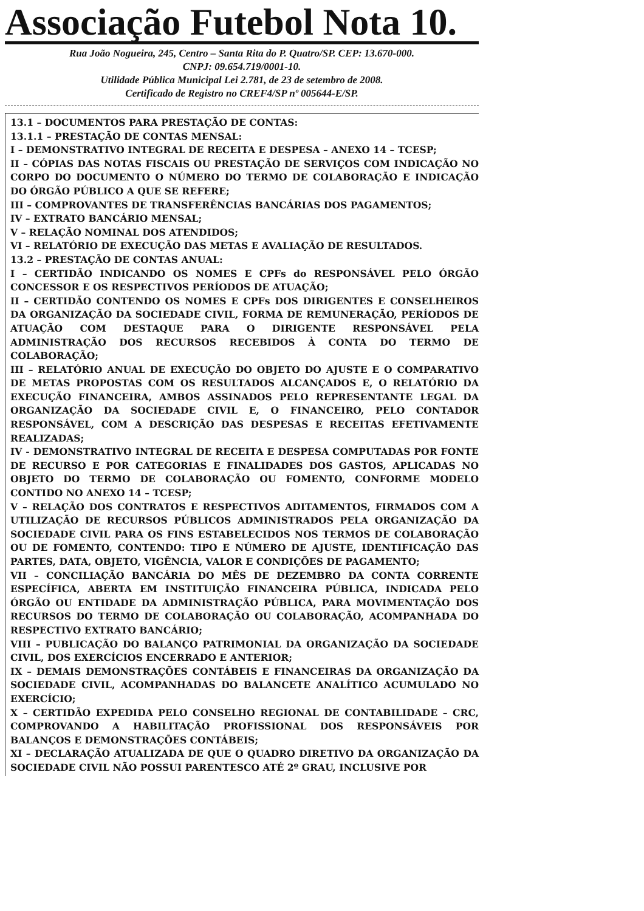Associação Futebol Nota 10.
Rua João Nogueira, 245, Centro – Santa Rita do P. Quatro/SP. CEP: 13.670-000.
CNPJ: 09.654.719/0001-10.
Utilidade Pública Municipal Lei 2.781, de 23 de setembro de 2008.
Certificado de Registro no CREF4/SP nº 005644-E/SP.
13.1 – DOCUMENTOS PARA PRESTAÇÃO DE CONTAS:
13.1.1 – PRESTAÇÃO DE CONTAS MENSAL:
I – DEMONSTRATIVO INTEGRAL DE RECEITA E DESPESA – ANEXO 14 – TCESP;
II – CÓPIAS DAS NOTAS FISCAIS OU PRESTAÇÃO DE SERVIÇOS COM INDICAÇÃO NO CORPO DO DOCUMENTO O NÚMERO DO TERMO DE COLABORAÇÃO E INDICAÇÃO DO ÓRGÃO PÚBLICO A QUE SE REFERE;
III – COMPROVANTES DE TRANSFERÊNCIAS BANCÁRIAS DOS PAGAMENTOS;
IV – EXTRATO BANCÁRIO MENSAL;
V – RELAÇÃO NOMINAL DOS ATENDIDOS;
VI – RELATÓRIO DE EXECUÇÃO DAS METAS E AVALIAÇÃO DE RESULTADOS.
13.2 – PRESTAÇÃO DE CONTAS ANUAL:
I – CERTIDÃO INDICANDO OS NOMES E CPFs do RESPONSÁVEL PELO ÓRGÃO CONCESSOR E OS RESPECTIVOS PERÍODOS DE ATUAÇÃO;
II – CERTIDÃO CONTENDO OS NOMES E CPFs DOS DIRIGENTES E CONSELHEIROS DA ORGANIZAÇÃO DA SOCIEDADE CIVIL, FORMA DE REMUNERAÇÃO, PERÍODOS DE ATUAÇÃO COM DESTAQUE PARA O DIRIGENTE RESPONSÁVEL PELA ADMINISTRAÇÃO DOS RECURSOS RECEBIDOS À CONTA DO TERMO DE COLABORAÇÃO;
III – RELATÓRIO ANUAL DE EXECUÇÃO DO OBJETO DO AJUSTE E O COMPARATIVO DE METAS PROPOSTAS COM OS RESULTADOS ALCANÇADOS E, O RELATÓRIO DA EXECUÇÃO FINANCEIRA, AMBOS ASSINADOS PELO REPRESENTANTE LEGAL DA ORGANIZAÇÃO DA SOCIEDADE CIVIL E, O FINANCEIRO, PELO CONTADOR RESPONSÁVEL, COM A DESCRIÇÃO DAS DESPESAS E RECEITAS EFETIVAMENTE REALIZADAS;
IV - DEMONSTRATIVO INTEGRAL DE RECEITA E DESPESA COMPUTADAS POR FONTE DE RECURSO E POR CATEGORIAS E FINALIDADES DOS GASTOS, APLICADAS NO OBJETO DO TERMO DE COLABORAÇÃO OU FOMENTO, CONFORME MODELO CONTIDO NO ANEXO 14 – TCESP;
V – RELAÇÃO DOS CONTRATOS E RESPECTIVOS ADITAMENTOS, FIRMADOS COM A UTILIZAÇÃO DE RECURSOS PÚBLICOS ADMINISTRADOS PELA ORGANIZAÇÃO DA SOCIEDADE CIVIL PARA OS FINS ESTABELECIDOS NOS TERMOS DE COLABORAÇÃO OU DE FOMENTO, CONTENDO: TIPO E NÚMERO DE AJUSTE, IDENTIFICAÇÃO DAS PARTES, DATA, OBJETO, VIGÊNCIA, VALOR E CONDIÇÕES DE PAGAMENTO;
VII – CONCILIAÇÃO BANCÁRIA DO MÊS DE DEZEMBRO DA CONTA CORRENTE ESPECÍFICA, ABERTA EM INSTITUIÇÃO FINANCEIRA PÚBLICA, INDICADA PELO ÓRGÃO OU ENTIDADE DA ADMINISTRAÇÃO PÚBLICA, PARA MOVIMENTAÇÃO DOS RECURSOS DO TERMO DE COLABORAÇÃO OU COLABORAÇÃO, ACOMPANHADA DO RESPECTIVO EXTRATO BANCÁRIO;
VIII – PUBLICAÇÃO DO BALANÇO PATRIMONIAL DA ORGANIZAÇÃO DA SOCIEDADE CIVIL, DOS EXERCÍCIOS ENCERRADO E ANTERIOR;
IX – DEMAIS DEMONSTRAÇÕES CONTÁBEIS E FINANCEIRAS DA ORGANIZAÇÃO DA SOCIEDADE CIVIL, ACOMPANHADAS DO BALANCETE ANALÍTICO ACUMULADO NO EXERCÍCIO;
X – CERTIDÃO EXPEDIDA PELO CONSELHO REGIONAL DE CONTABILIDADE – CRC, COMPROVANDO A HABILITAÇÃO PROFISSIONAL DOS RESPONSÁVEIS POR BALANÇOS E DEMONSTRAÇÕES CONTÁBEIS;
XI – DECLARAÇÃO ATUALIZADA DE QUE O QUADRO DIRETIVO DA ORGANIZAÇÃO DA SOCIEDADE CIVIL NÃO POSSUI PARENTESCO ATÉ 2º GRAU, INCLUSIVE POR